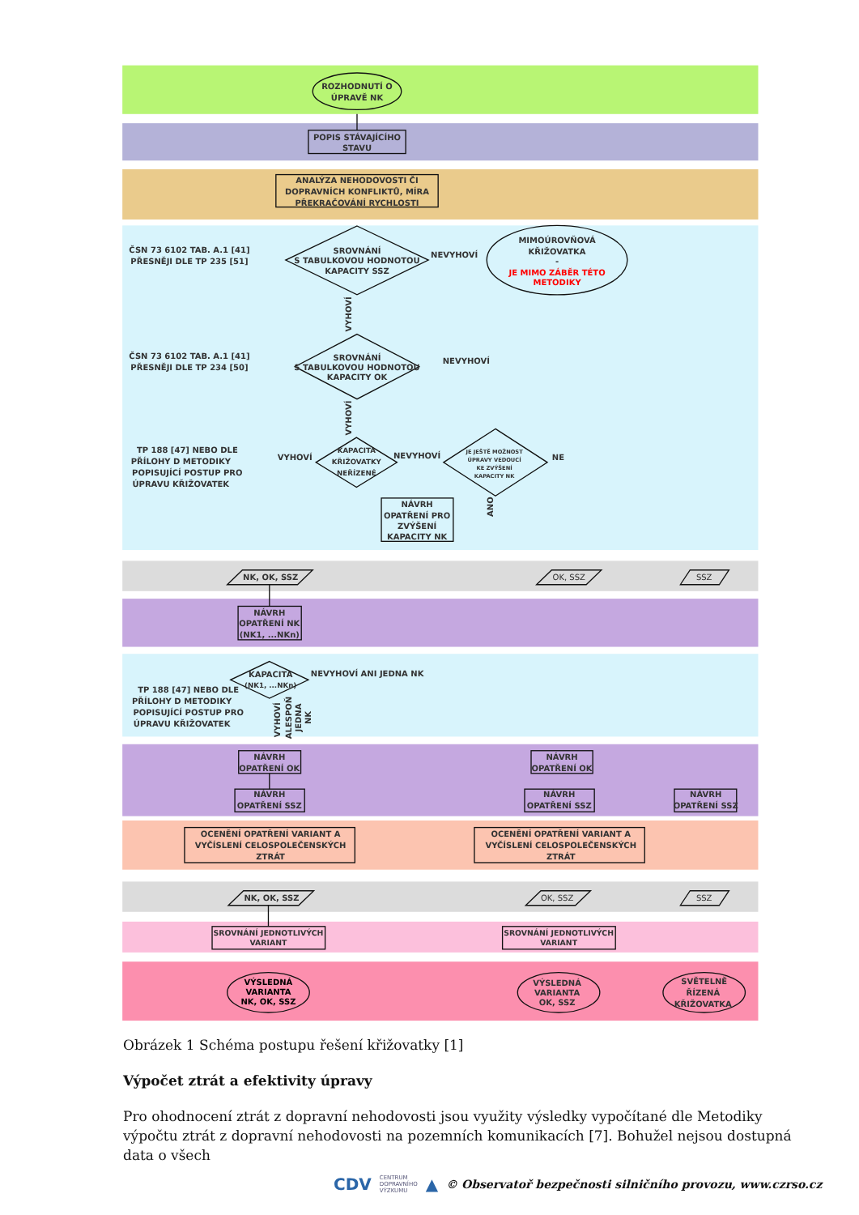ROZHODNUTÍ O
ÚPRAVĚ NK
POPIS STÁVAJÍCÍHO
STAVU
ANALÝZA NEHODOVOSTI ČI
DOPRAVNÍCH KONFLIKTŮ, MÍRA
PŘEKRAČOVÁNÍ RYCHLOSTI
ČSN 73 6102 TAB. A.1 [41]
PŘESNĚJI DLE TP 235 [51]
SROVNÁNÍ
S TABULKOVOU HODNOTOU
KAPACITY SSZ
NEVYHOVÍ
MIMOÚROVŇOVÁ
KŘIŽOVATKA
-
JE MIMO ZÁBĚR TÉTO
METODIKY
VYHOVÍ
ČSN 73 6102 TAB. A.1 [41]
PŘESNĚJI DLE TP 234 [50]
SROVNÁNÍ
S TABULKOVOU HODNOTOU
KAPACITY OK
NEVYHOVÍ
VYHOVÍ
TP 188 [47] NEBO DLE
PŘÍLOHY D METODIKY
POPISUJÍCÍ POSTUP PRO
ÚPRAVU KŘIŽOVATEK
VYHOVÍ
KAPACITA
KŘIŽOVATKY
NEŘÍZENÉ
NEVYHOVÍ
JE JEŠTĚ MOŽNOST
ÚPRAVY VEDOUCÍ
KE ZVÝŠENÍ
KAPACITY NK
NE
ANO
NÁVRH
OPATŘENÍ PRO
ZVÝŠENÍ
KAPACITY NK
NK, OK, SSZ
OK, SSZ
SSZ
NÁVRH
OPATŘENÍ NK
(NK1, ...NKn)
KAPACITA
(NK1, ...NKn)
NEVYHOVÍ ANI JEDNA NK
TP 188 [47] NEBO DLE
PŘÍLOHY D METODIKY
POPISUJÍCÍ POSTUP PRO
ÚPRAVU KŘIŽOVATEK
VYHOVÍ
ALESPOŇ
JEDNA
NK
NÁVRH
OPATŘENÍ OK
NÁVRH
OPATŘENÍ SSZ
NÁVRH
OPATŘENÍ OK
NÁVRH
OPATŘENÍ SSZ
NÁVRH
OPATŘENÍ SSZ
OCENĚNÍ OPATŘENÍ VARIANT A
VYČÍSLENÍ CELOSPOLEČENSKÝCH
ZTRÁT
OCENĚNÍ OPATŘENÍ VARIANT A
VYČÍSLENÍ CELOSPOLEČENSKÝCH
ZTRÁT
NK, OK, SSZ
OK, SSZ
SSZ
SROVNÁNÍ JEDNOTLIVÝCH
VARIANT
SROVNÁNÍ JEDNOTLIVÝCH
VARIANT
VÝSLEDNÁ
VARIANTA
NK, OK, SSZ
VÝSLEDNÁ
VARIANTA
OK, SSZ
SVĚTELNĚ
ŘÍZENÁ
KŘIŽOVATKA
Obrázek 1 Schéma postupu řešení křižovatky [1]
Výpočet ztrát a efektivity úpravy
Pro ohodnocení ztrát z dopravní nehodovosti jsou využity výsledky vypočítané dle Metodiky výpočtu ztrát z dopravní nehodovosti na pozemních komunikacích [7]. Bohužel nejsou dostupná data o všech
CDV CENTRUM
DOPRAVNÍHO
VÝZKUMU ▲ © Observatoř bezpečnosti silničního provozu, www.czrso.cz